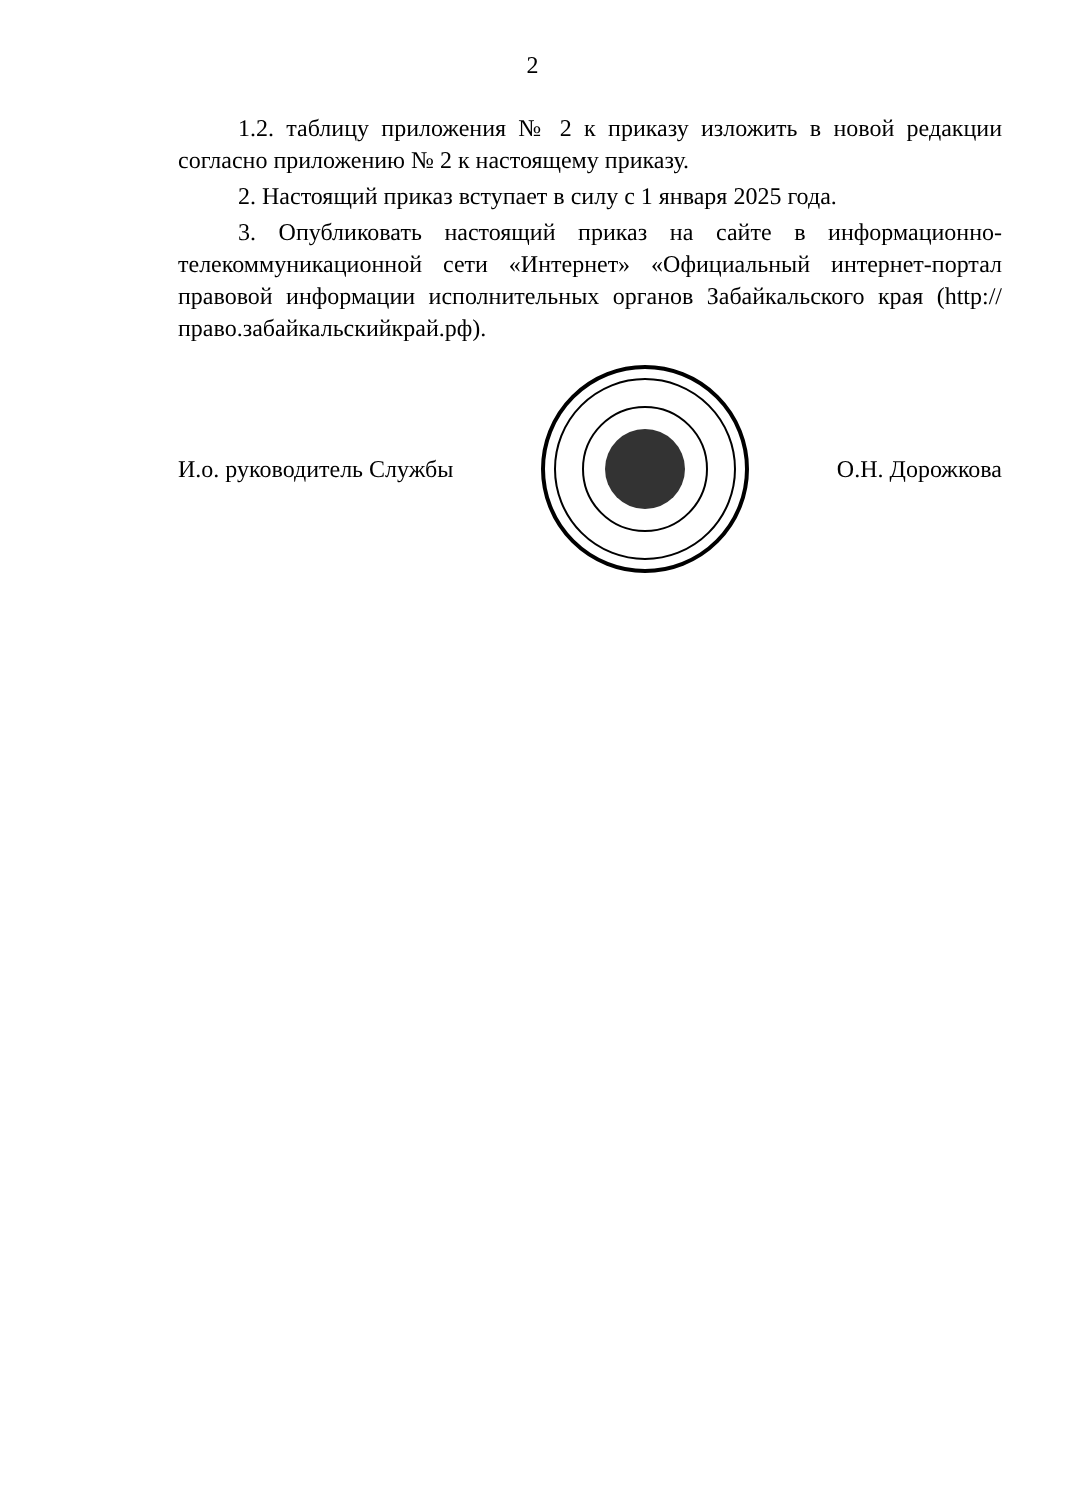2
1.2. таблицу приложения № 2 к приказу изложить в новой редакции согласно приложению № 2 к настоящему приказу.
2. Настоящий приказ вступает в силу с 1 января 2025 года.
3. Опубликовать настоящий приказ на сайте в информационно-телекоммуникационной сети «Интернет» «Официальный интернет-портал правовой информации исполнительных органов Забайкальского края (http://право.забайкальскийкрай.рф).
И.о. руководитель Службы О.Н. Дорожкова